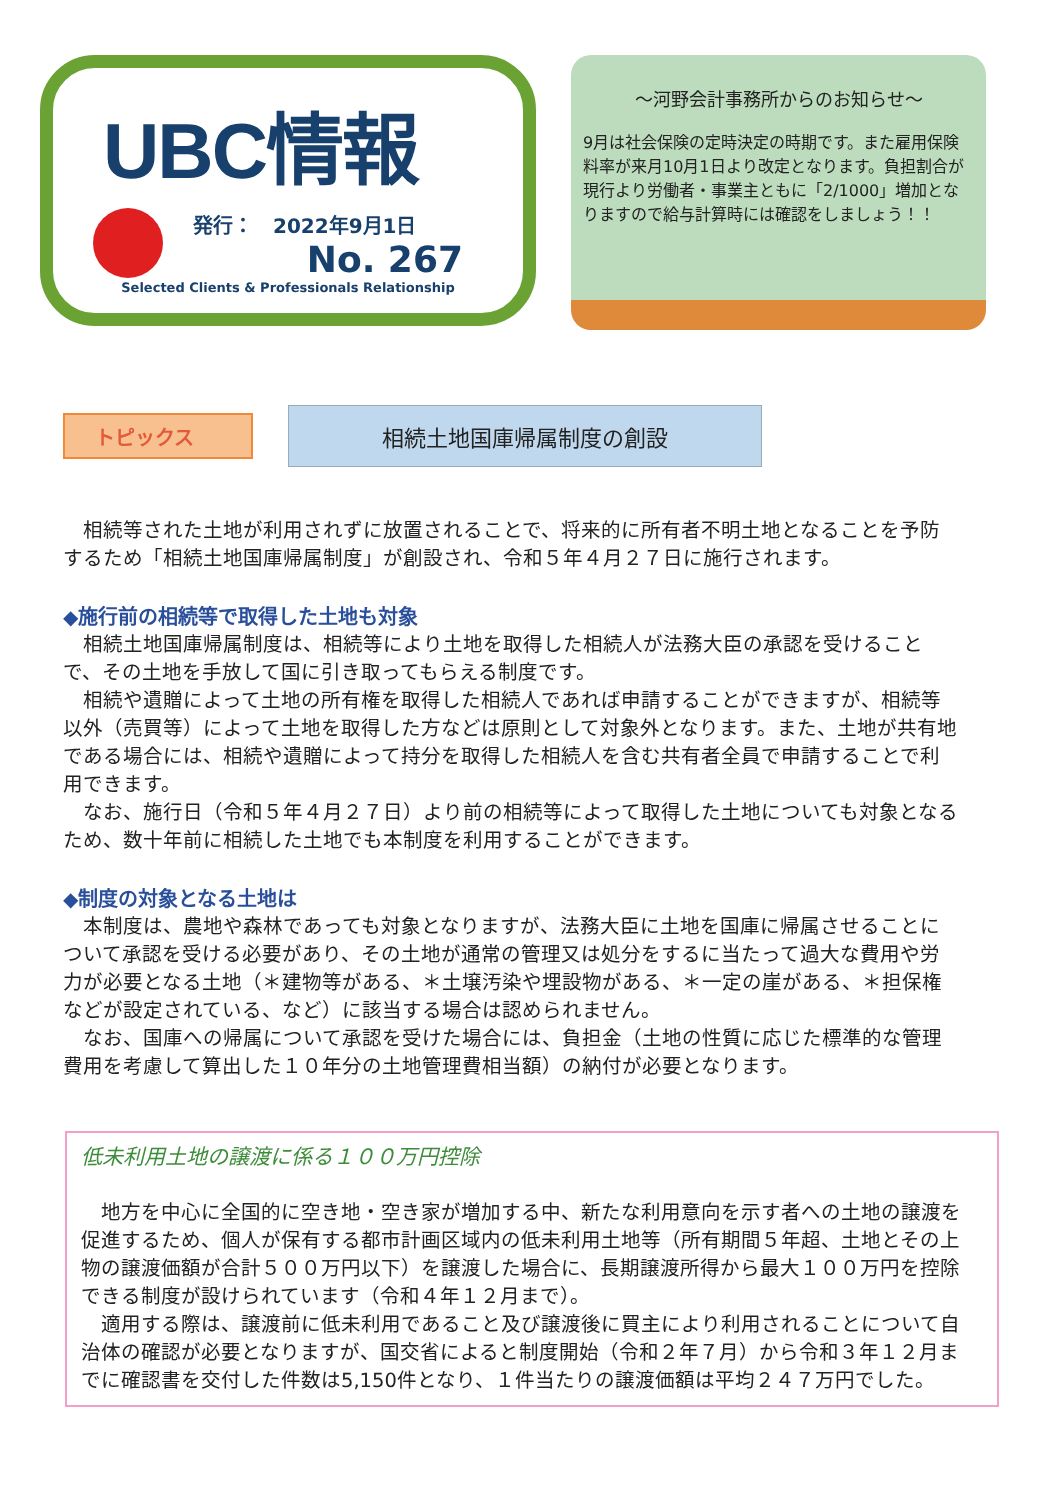UBC情報
発行：　2022年9月1日
No. 267
Selected Clients & Professionals Relationship
～河野会計事務所からのお知らせ～
9月は社会保険の定時決定の時期です。また雇用保険料率が来月10月1日より改定となります。負担割合が現行より労働者・事業主ともに「2/1000」増加となりますので給与計算時には確認をしましょう！！
トピックス
相続土地国庫帰属制度の創設
相続等された土地が利用されずに放置されることで、将来的に所有者不明土地となることを予防するため「相続土地国庫帰属制度」が創設され、令和５年４月２７日に施行されます。
◆施行前の相続等で取得した土地も対象
相続土地国庫帰属制度は、相続等により土地を取得した相続人が法務大臣の承認を受けることで、その土地を手放して国に引き取ってもらえる制度です。
相続や遺贈によって土地の所有権を取得した相続人であれば申請することができますが、相続等以外（売買等）によって土地を取得した方などは原則として対象外となります。また、土地が共有地である場合には、相続や遺贈によって持分を取得した相続人を含む共有者全員で申請することで利用できます。
なお、施行日（令和５年４月２７日）より前の相続等によって取得した土地についても対象となるため、数十年前に相続した土地でも本制度を利用することができます。
◆制度の対象となる土地は
本制度は、農地や森林であっても対象となりますが、法務大臣に土地を国庫に帰属させることについて承認を受ける必要があり、その土地が通常の管理又は処分をするに当たって過大な費用や労力が必要となる土地（＊建物等がある、＊土壌汚染や埋設物がある、＊一定の崖がある、＊担保権などが設定されている、など）に該当する場合は認められません。
なお、国庫への帰属について承認を受けた場合には、負担金（土地の性質に応じた標準的な管理費用を考慮して算出した１０年分の土地管理費相当額）の納付が必要となります。
低未利用土地の譲渡に係る１００万円控除
地方を中心に全国的に空き地・空き家が増加する中、新たな利用意向を示す者への土地の譲渡を促進するため、個人が保有する都市計画区域内の低未利用土地等（所有期間５年超、土地とその上物の譲渡価額が合計５００万円以下）を譲渡した場合に、長期譲渡所得から最大１００万円を控除できる制度が設けられています（令和４年１２月まで）。
適用する際は、譲渡前に低未利用であること及び譲渡後に買主により利用されることについて自治体の確認が必要となりますが、国交省によると制度開始（令和２年７月）から令和３年１２月までに確認書を交付した件数は5,150件となり、１件当たりの譲渡価額は平均２４７万円でした。